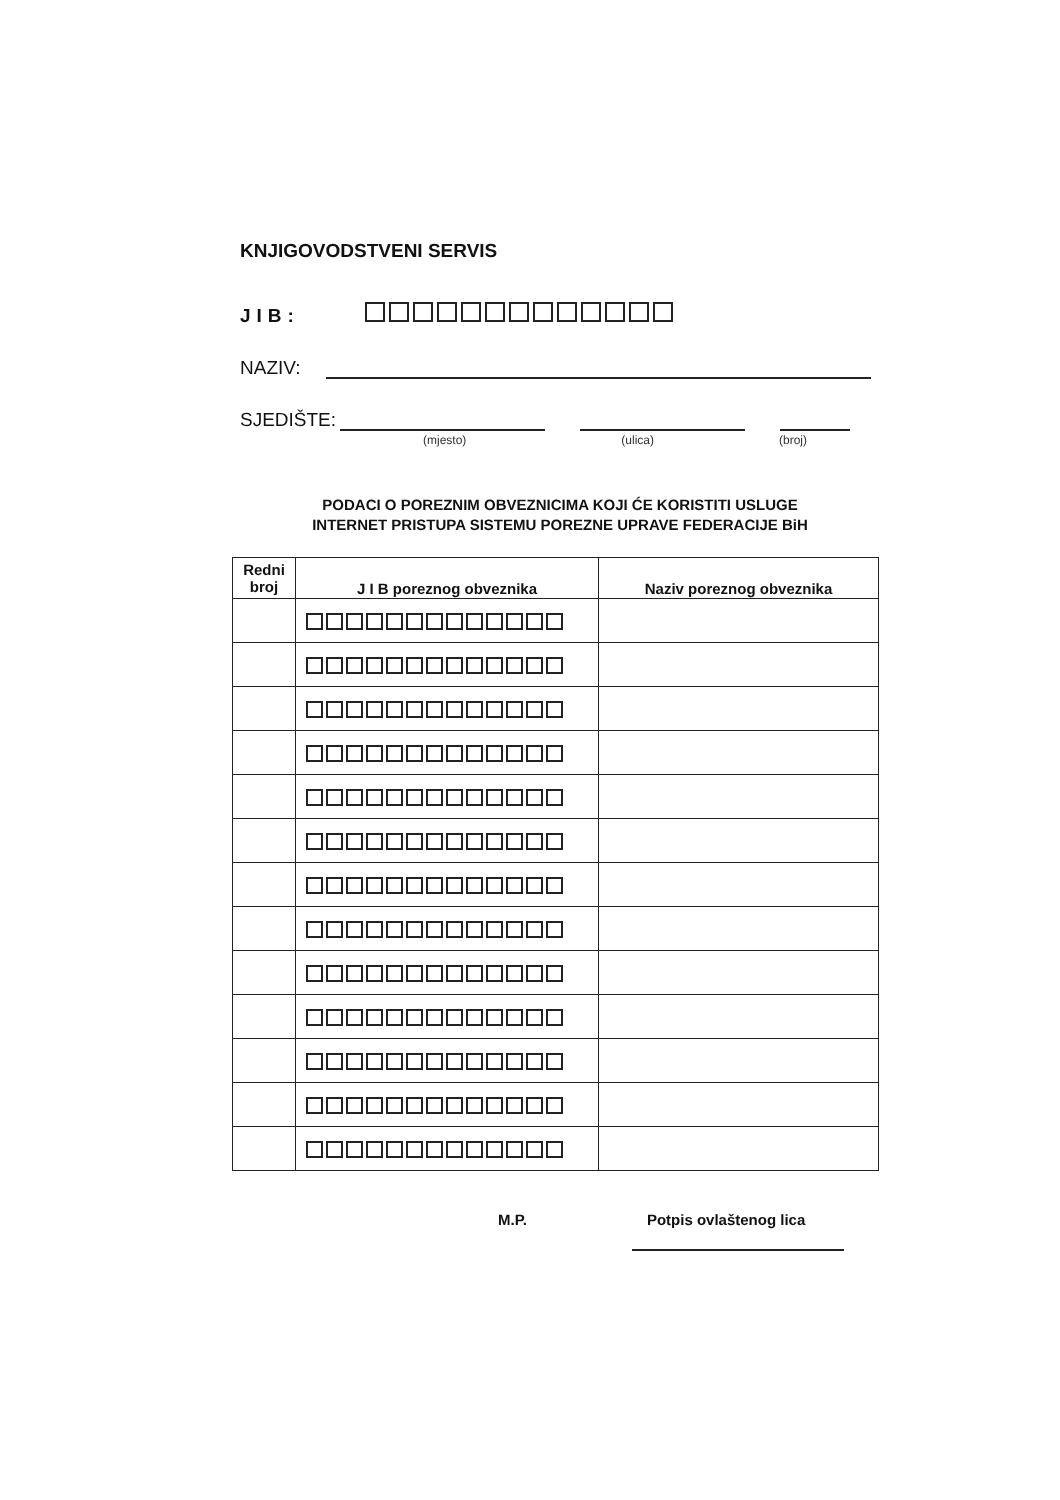KNJIGOVODSTVENI SERVIS
JIB:
NAZIV:
SJEDIŠTE:
(mjesto) (ulica) (broj)
PODACI O POREZNIM OBVEZNICIMA KOJI ĆE KORISTITI USLUGE
INTERNET PRISTUPA SISTEMU POREZNE UPRAVE FEDERACIJE BiH
| Redni broj | J I B poreznog obveznika | Naziv poreznog obveznika |
| --- | --- | --- |
M.P. Potpis ovlaštenog lica